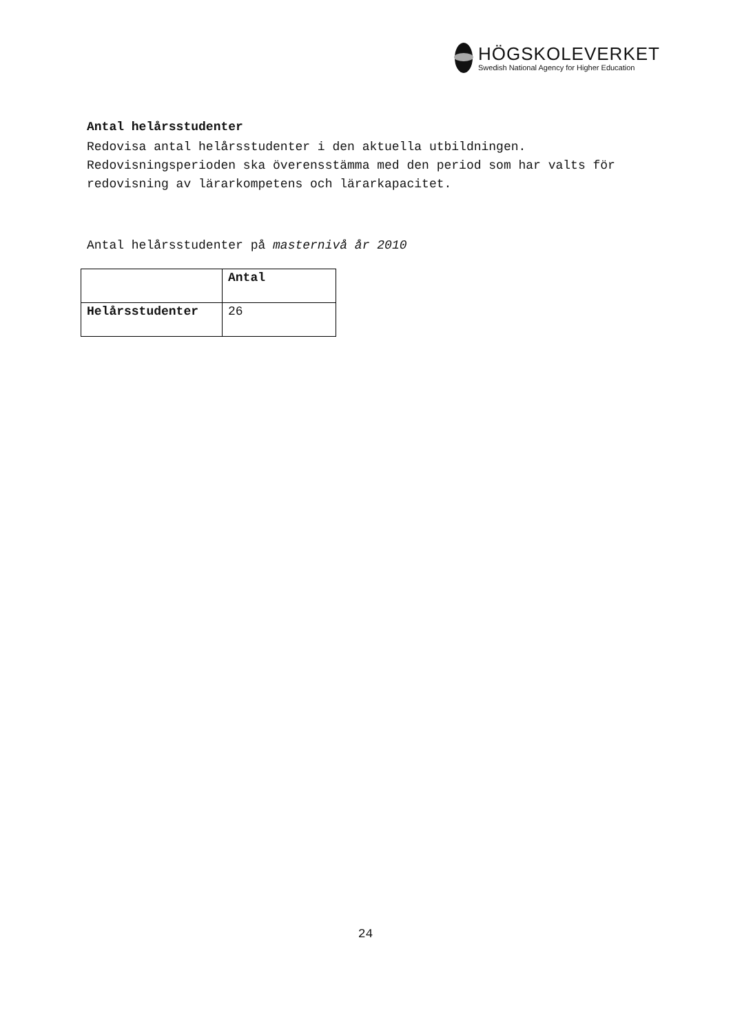HÖGSKOLEVERKET
Swedish National Agency for Higher Education
Antal helårsstudenter
Redovisa antal helårsstudenter i den aktuella utbildningen. Redovisningsperioden ska överensstämma med den period som har valts för redovisning av lärarkompetens och lärarkapacitet.
Antal helårsstudenter på masternivå år 2010
| | Antal |
| --- | --- |
| Helårsstudenter | 26 |
24